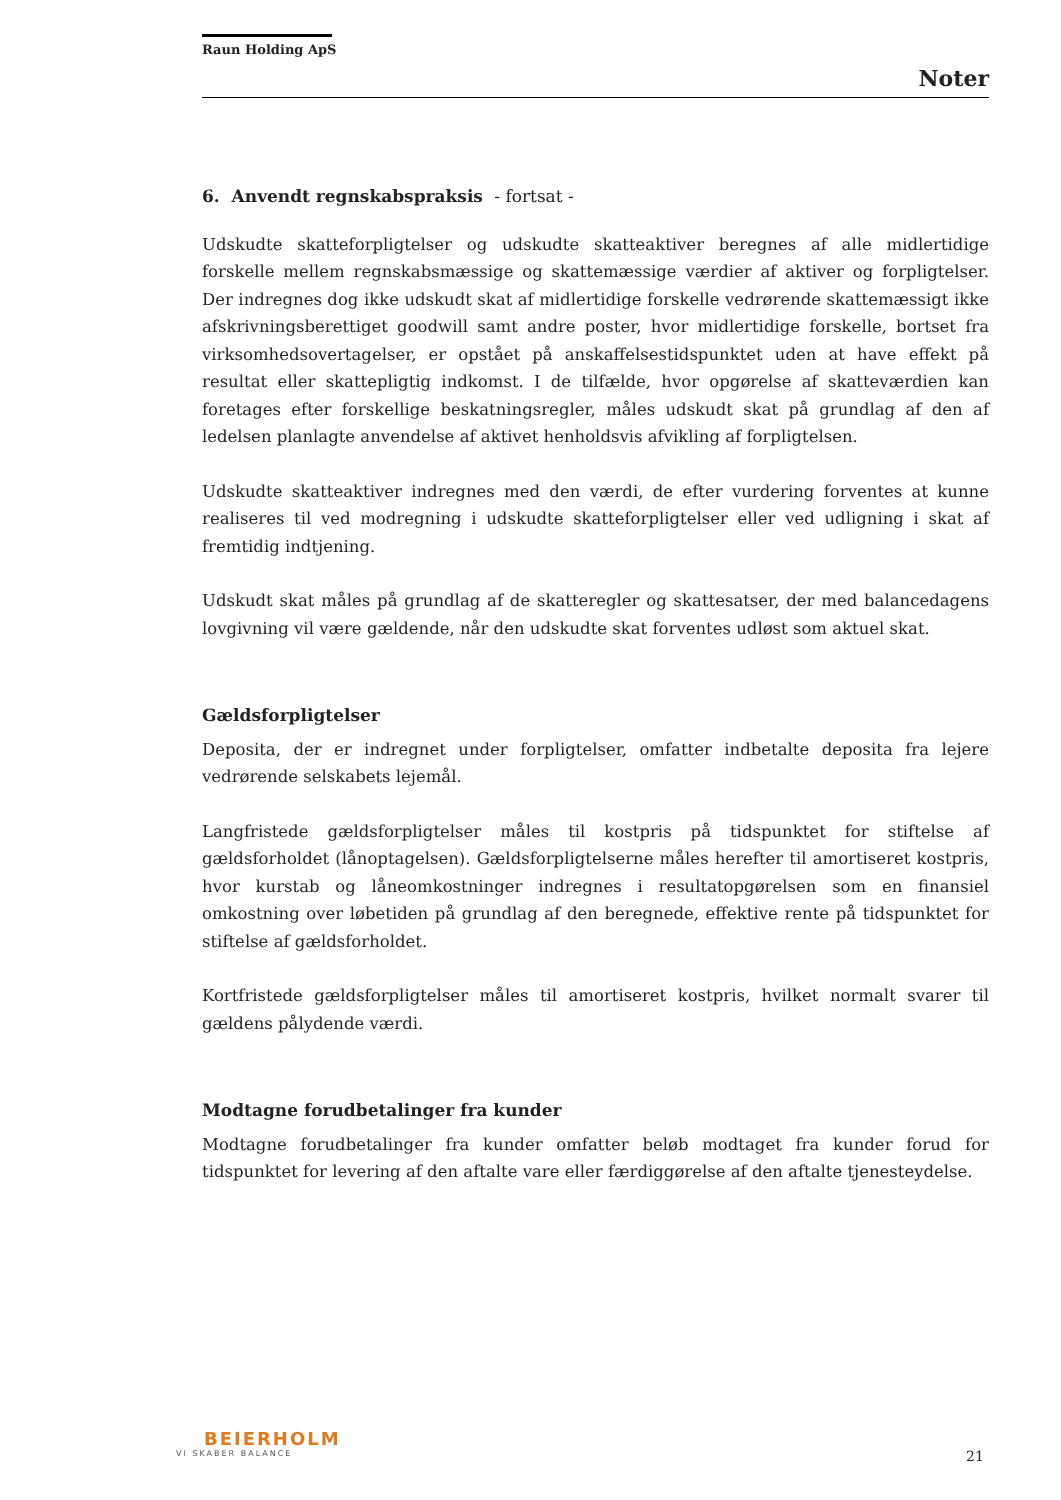Raun Holding ApS
Noter
6. Anvendt regnskabspraksis - fortsat -
Udskudte skatteforpligtelser og udskudte skatteaktiver beregnes af alle midlertidige forskelle mellem regnskabsmæssige og skattemæssige værdier af aktiver og forpligtelser. Der indregnes dog ikke udskudt skat af midlertidige forskelle vedrørende skattemæssigt ikke afskrivningsberettiget goodwill samt andre poster, hvor midlertidige forskelle, bortset fra virksomhedsovertagelser, er opstået på anskaffelsestidspunktet uden at have effekt på resultat eller skattepligtig indkomst. I de tilfælde, hvor opgørelse af skatteværdien kan foretages efter forskellige beskatningsregler, måles udskudt skat på grundlag af den af ledelsen planlagte anvendelse af aktivet henholdsvis afvikling af forpligtelsen.
Udskudte skatteaktiver indregnes med den værdi, de efter vurdering forventes at kunne realiseres til ved modregning i udskudte skatteforpligtelser eller ved udligning i skat af fremtidig indtjening.
Udskudt skat måles på grundlag af de skatteregler og skattesatser, der med balancedagens lovgivning vil være gældende, når den udskudte skat forventes udløst som aktuel skat.
Gældsforpligtelser
Deposita, der er indregnet under forpligtelser, omfatter indbetalte deposita fra lejere vedrørende selskabets lejemål.
Langfristede gældsforpligtelser måles til kostpris på tidspunktet for stiftelse af gældsforholdet (lånoptagelsen). Gældsforpligtelserne måles herefter til amortiseret kostpris, hvor kurstab og låneomkostninger indregnes i resultatopgørelsen som en finansiel omkostning over løbetiden på grundlag af den beregnede, effektive rente på tidspunktet for stiftelse af gældsforholdet.
Kortfristede gældsforpligtelser måles til amortiseret kostpris, hvilket normalt svarer til gældens pålydende værdi.
Modtagne forudbetalinger fra kunder
Modtagne forudbetalinger fra kunder omfatter beløb modtaget fra kunder forud for tidspunktet for levering af den aftalte vare eller færdiggørelse af den aftalte tjenesteydelse.
BEIERHOLM
VI SKABER BALANCE
21